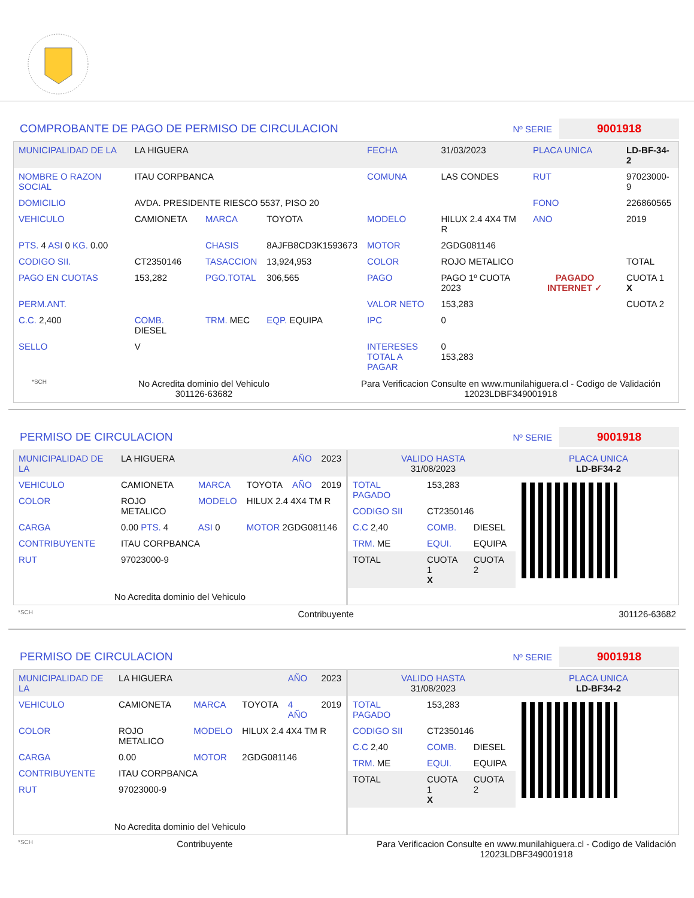COMPROBANTE DE PAGO DE PERMISO DE CIRCULACION
Nº SERIE 9001918
| MUNICIPALIDAD DE LA | LA HIGUERA | | | FECHA | 31/03/2023 | PLACA UNICA | LD-BF-34-2 |
| NOMBRE O RAZON SOCIAL | ITAU CORPBANCA | | | COMUNA | LAS CONDES | RUT | 97023000-9 |
| DOMICILIO | AVDA. PRESIDENTE RIESCO 5537, PISO 20 | | | | | FONO | 226860565 |
| VEHICULO | CAMIONETA | MARCA | TOYOTA | MODELO | HILUX 2.4 4X4 TM R | ANO | 2019 |
| PTS. 4 ASI 0 KG. 0.00 | | CHASIS | 8AJFB8CD3K1593673 | MOTOR | 2GDG081146 | | |
| CODIGO SII. | CT2350146 | TASACCION | 13,924,953 | COLOR | ROJO METALICO | | TOTAL |
| PAGO EN CUOTAS | 153,282 | PGO.TOTAL | 306,565 | PAGO | PAGO 1º CUOTA 2023 | PAGADO INTERNET ✓ | CUOTA 1 X |
| PERM.ANT. | | | | VALOR NETO | 153,283 | | CUOTA 2 |
| C.C. 2,400 | COMB. DIESEL | TRM. MEC | EQP. EQUIPA | IPC | 0 | | |
| SELLO | V | | | INTERESES TOTAL A PAGAR | 0 153,283 | | |
*SCH No Acredita dominio del Vehiculo
301126-63682 Para Verificacion Consulte en www.munilahiguera.cl - Codigo de Validación
12023LDBF349001918
PERMISO DE CIRCULACION
Nº SERIE 9001918
| MUNICIPALIDAD DE LA | LA HIGUERA | | | AÑO | 2023 |
| VEHICULO | CAMIONETA | MARCA | TOYOTA | AÑO | 2019 |
| COLOR | ROJO METALICO | MODELO | HILUX 2.4 4X4 TM R | | |
| CARGA | 0.00 PTS. 4 | ASI 0 | MOTOR 2GDG081146 | | |
| CONTRIBUYENTE | ITAU CORPBANCA | | | | |
| RUT | 97023000-9 | | | | |
| No Acredita dominio del Vehiculo | | | | | |
| VALIDO HASTA 31/08/2023 | PLACA UNICA LD-BF34-2 |
| TOTAL PAGADO | 153,283 | |
| CODIGO SII | CT2350146 | |
| C.C 2,40 | COMB. | DIESEL |
| TRM. ME | EQUI. | EQUIPA |
| TOTAL | CUOTA 1 X | CUOTA 2 |
*SCH Contribuyente 301126-63682
PERMISO DE CIRCULACION
Nº SERIE 9001918
| MUNICIPALIDAD DE LA | LA HIGUERA | | | AÑO | 2023 |
| VEHICULO | CAMIONETA | MARCA | TOYOTA | 4 AÑO | 2019 |
| COLOR | ROJO METALICO | MODELO | HILUX 2.4 4X4 TM R | | |
| CARGA | 0.00 | MOTOR | 2GDG081146 | | |
| CONTRIBUYENTE | ITAU CORPBANCA | | | | |
| RUT | 97023000-9 | | | | |
| No Acredita dominio del Vehiculo | | | | | |
| VALIDO HASTA 31/08/2023 | PLACA UNICA LD-BF34-2 |
| TOTAL PAGADO | 153,283 | |
| CODIGO SII | CT2350146 | |
| C.C 2,40 | COMB. | DIESEL |
| TRM. ME | EQUI. | EQUIPA |
| TOTAL | CUOTA 1 X | CUOTA 2 |
*SCH Contribuyente Para Verificacion Consulte en www.munilahiguera.cl - Codigo de Validación
12023LDBF349001918